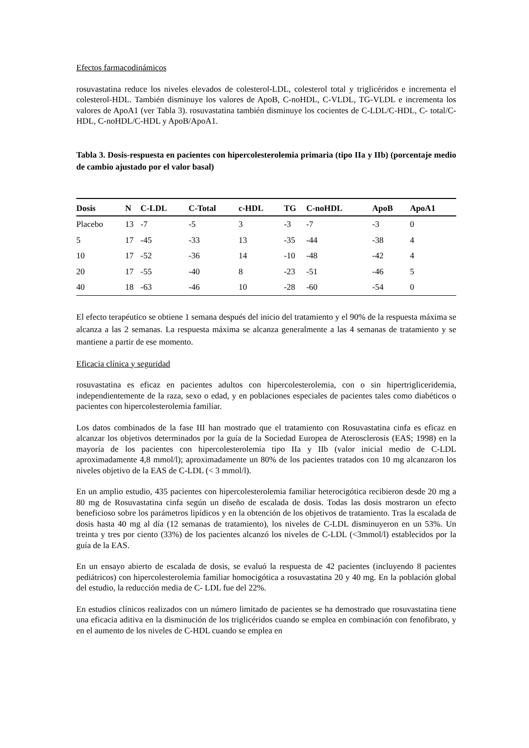Efectos farmacodinámicos
rosuvastatina reduce los niveles elevados de colesterol-LDL, colesterol total y triglicéridos e incrementa el colesterol-HDL. También disminuye los valores de ApoB, C-noHDL, C-VLDL, TG-VLDL e incrementa los valores de ApoA1 (ver Tabla 3). rosuvastatina también disminuye los cocientes de C-LDL/C-HDL, C- total/C-HDL, C-noHDL/C-HDL y ApoB/ApoA1.
Tabla 3. Dosis-respuesta en pacientes con hipercolesterolemia primaria (tipo IIa y IIb) (porcentaje medio de cambio ajustado por el valor basal)
| Dosis | N | C-LDL | C-Total | c-HDL | TG | C-noHDL | ApoB | ApoA1 |
| --- | --- | --- | --- | --- | --- | --- | --- | --- |
| Placebo | 13 | -7 | -5 | 3 | -3 | -7 | -3 | 0 |
| 5 | 17 | -45 | -33 | 13 | -35 | -44 | -38 | 4 |
| 10 | 17 | -52 | -36 | 14 | -10 | -48 | -42 | 4 |
| 20 | 17 | -55 | -40 | 8 | -23 | -51 | -46 | 5 |
| 40 | 18 | -63 | -46 | 10 | -28 | -60 | -54 | 0 |
El efecto terapéutico se obtiene 1 semana después del inicio del tratamiento y el 90% de la respuesta máxima se alcanza a las 2 semanas. La respuesta máxima se alcanza generalmente a las 4 semanas de tratamiento y se mantiene a partir de ese momento.
Eficacia clínica y seguridad
rosuvastatina es eficaz en pacientes adultos con hipercolesterolemia, con o sin hipertrigliceridemia, independientemente de la raza, sexo o edad, y en poblaciones especiales de pacientes tales como diabéticos o pacientes con hipercolesterolemia familiar.
Los datos combinados de la fase III han mostrado que el tratamiento con Rosuvastatina cinfa es eficaz en alcanzar los objetivos determinados por la guía de la Sociedad Europea de Aterosclerosis (EAS; 1998) en la mayoría de los pacientes con hipercolesterolemia tipo IIa y IIb (valor inicial medio de C-LDL aproximadamente 4,8 mmol/l); aproximadamente un 80% de los pacientes tratados con 10 mg alcanzaron los niveles objetivo de la EAS de C-LDL (< 3 mmol/l).
En un amplio estudio, 435 pacientes con hipercolesterolemia familiar heterocigótica recibieron desde 20 mg a 80 mg de Rosuvastatina cinfa según un diseño de escalada de dosis. Todas las dosis mostraron un efecto beneficioso sobre los parámetros lipídicos y en la obtención de los objetivos de tratamiento. Tras la escalada de dosis hasta 40 mg al día (12 semanas de tratamiento), los niveles de C-LDL disminuyeron en un 53%. Un treinta y tres por ciento (33%) de los pacientes alcanzó los niveles de C-LDL (<3mmol/l) establecidos por la guía de la EAS.
En un ensayo abierto de escalada de dosis, se evaluó la respuesta de 42 pacientes (incluyendo 8 pacientes pediátricos) con hipercolesterolemia familiar homocigótica a rosuvastatina 20 y 40 mg. En la población global del estudio, la reducción media de C- LDL fue del 22%.
En estudios clínicos realizados con un número limitado de pacientes se ha demostrado que rosuvastatina tiene una eficacia aditiva en la disminución de los triglicéridos cuando se emplea en combinación con fenofibrato, y en el aumento de los niveles de C-HDL cuando se emplea en